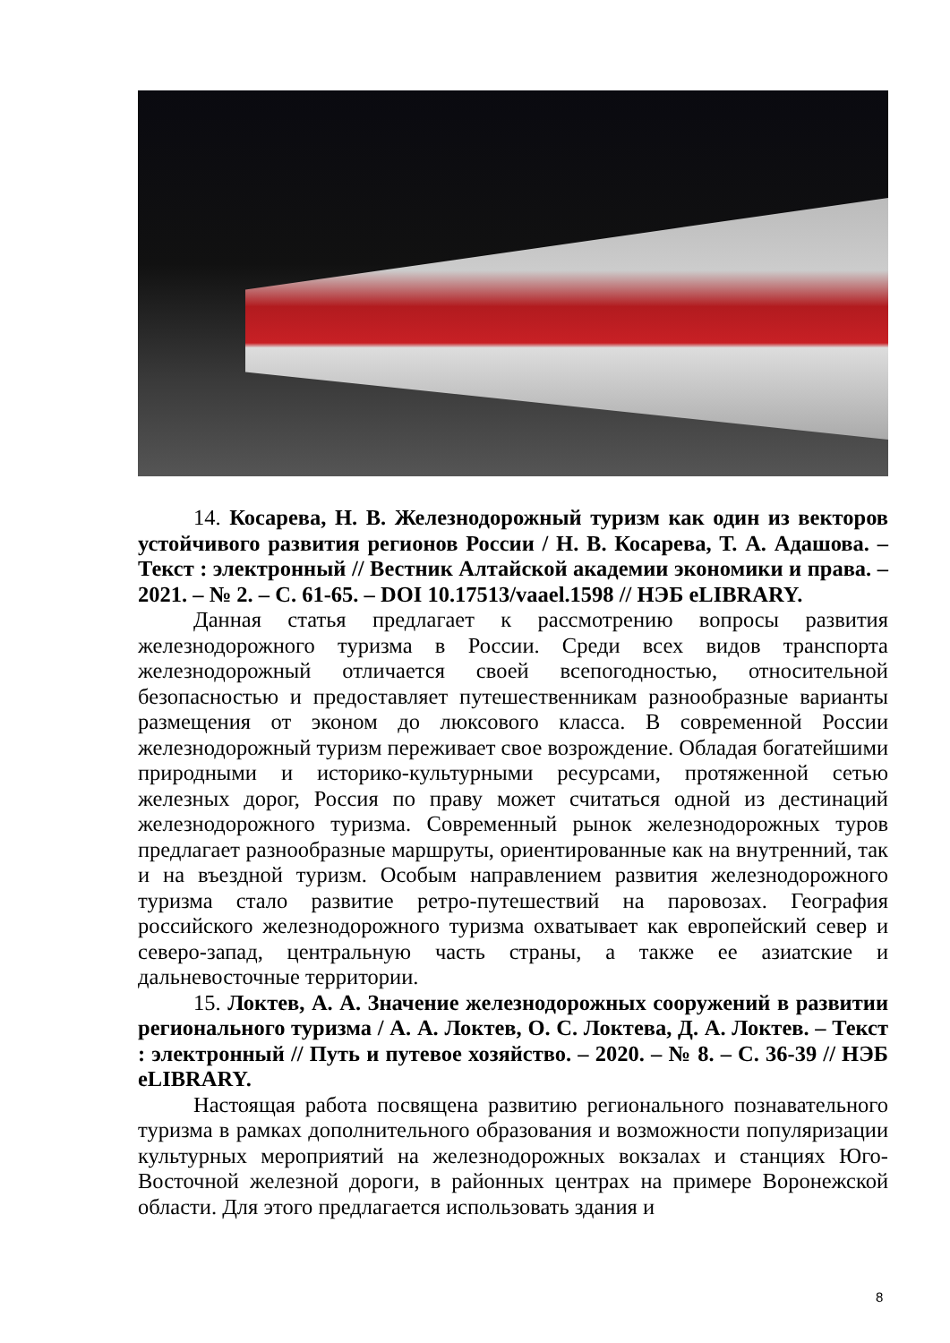14. Косарева, Н. В. Железнодорожный туризм как один из векторов устойчивого развития регионов России / Н. В. Косарева, Т. А. Адашова. – Текст : электронный // Вестник Алтайской академии экономики и права. – 2021. – № 2. – С. 61-65. – DOI 10.17513/vaael.1598 // НЭБ eLIBRARY.
Данная статья предлагает к рассмотрению вопросы развития железнодорожного туризма в России. Среди всех видов транспорта железнодорожный отличается своей всепогодностью, относительной безопасностью и предоставляет путешественникам разнообразные варианты размещения от эконом до люксового класса. В современной России железнодорожный туризм переживает свое возрождение. Обладая богатейшими природными и историко-культурными ресурсами, протяженной сетью железных дорог, Россия по праву может считаться одной из дестинаций железнодорожного туризма. Современный рынок железнодорожных туров предлагает разнообразные маршруты, ориентированные как на внутренний, так и на въездной туризм. Особым направлением развития железнодорожного туризма стало развитие ретро-путешествий на паровозах. География российского железнодорожного туризма охватывает как европейский север и северо-запад, центральную часть страны, а также ее азиатские и дальневосточные территории.
15. Локтев, А. А. Значение железнодорожных сооружений в развитии регионального туризма / А. А. Локтев, О. С. Локтева, Д. А. Локтев. – Текст : электронный // Путь и путевое хозяйство. – 2020. – № 8. – С. 36-39 // НЭБ eLIBRARY.
Настоящая работа посвящена развитию регионального познавательного туризма в рамках дополнительного образования и возможности популяризации культурных мероприятий на железнодорожных вокзалах и станциях Юго-Восточной железной дороги, в районных центрах на примере Воронежской области. Для этого предлагается использовать здания и
8